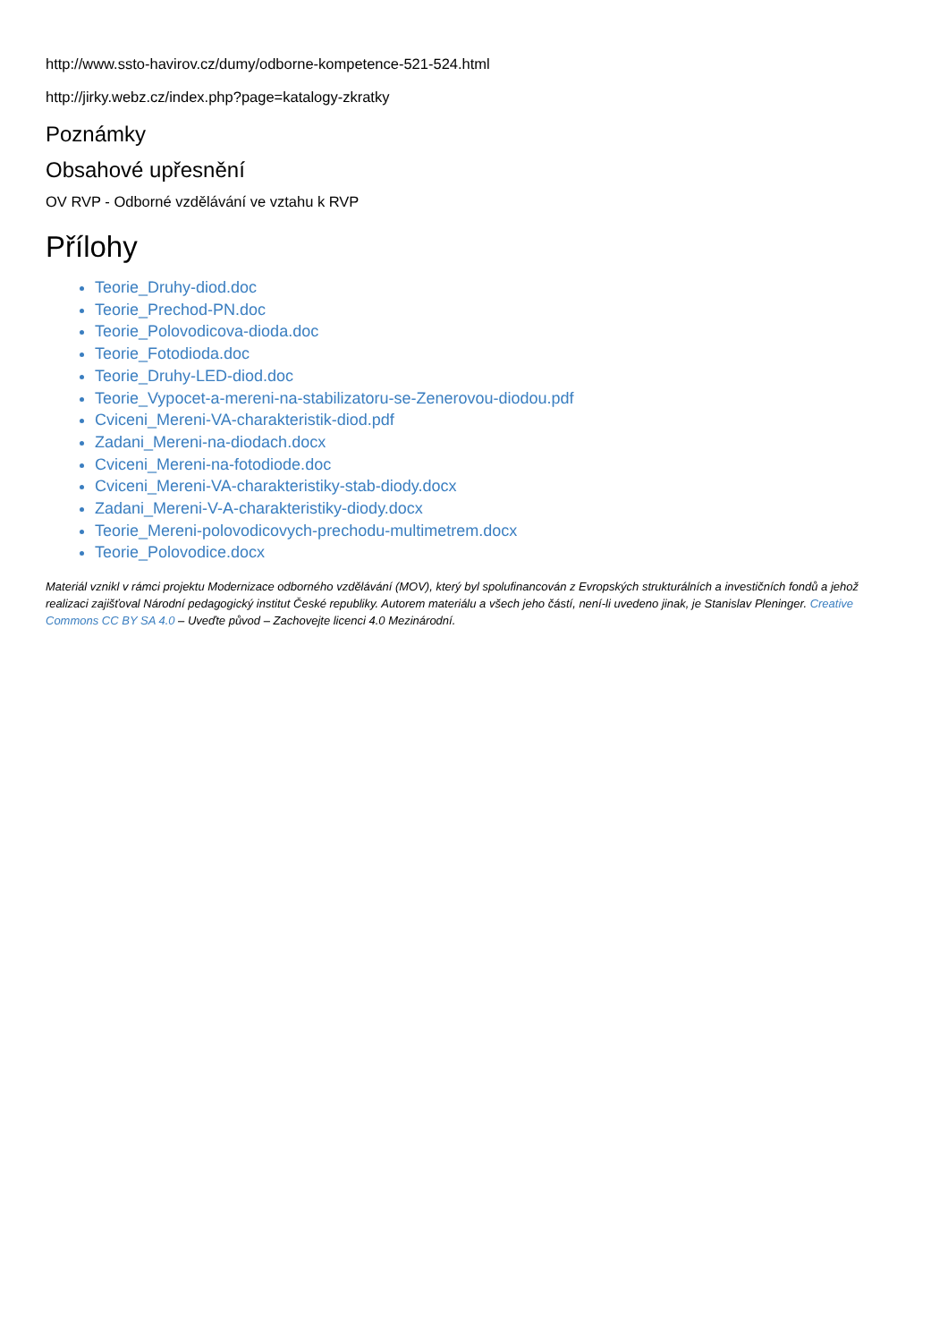http://www.ssto-havirov.cz/dumy/odborne-kompetence-521-524.html
http://jirky.webz.cz/index.php?page=katalogy-zkratky
Poznámky
Obsahové upřesnění
OV RVP - Odborné vzdělávání ve vztahu k RVP
Přílohy
Teorie_Druhy-diod.doc
Teorie_Prechod-PN.doc
Teorie_Polovodicova-dioda.doc
Teorie_Fotodioda.doc
Teorie_Druhy-LED-diod.doc
Teorie_Vypocet-a-mereni-na-stabilizatoru-se-Zenerovou-diodou.pdf
Cviceni_Mereni-VA-charakteristik-diod.pdf
Zadani_Mereni-na-diodach.docx
Cviceni_Mereni-na-fotodiode.doc
Cviceni_Mereni-VA-charakteristiky-stab-diody.docx
Zadani_Mereni-V-A-charakteristiky-diody.docx
Teorie_Mereni-polovodicovych-prechodu-multimetrem.docx
Teorie_Polovodice.docx
Materiál vznikl v rámci projektu Modernizace odborného vzdělávání (MOV), který byl spolufinancován z Evropských strukturálních a investičních fondů a jehož realizaci zajišťoval Národní pedagogický institut České republiky. Autorem materiálu a všech jeho částí, není-li uvedeno jinak, je Stanislav Pleninger. Creative Commons CC BY SA 4.0 – Uveďte původ – Zachovejte licenci 4.0 Mezinárodní.